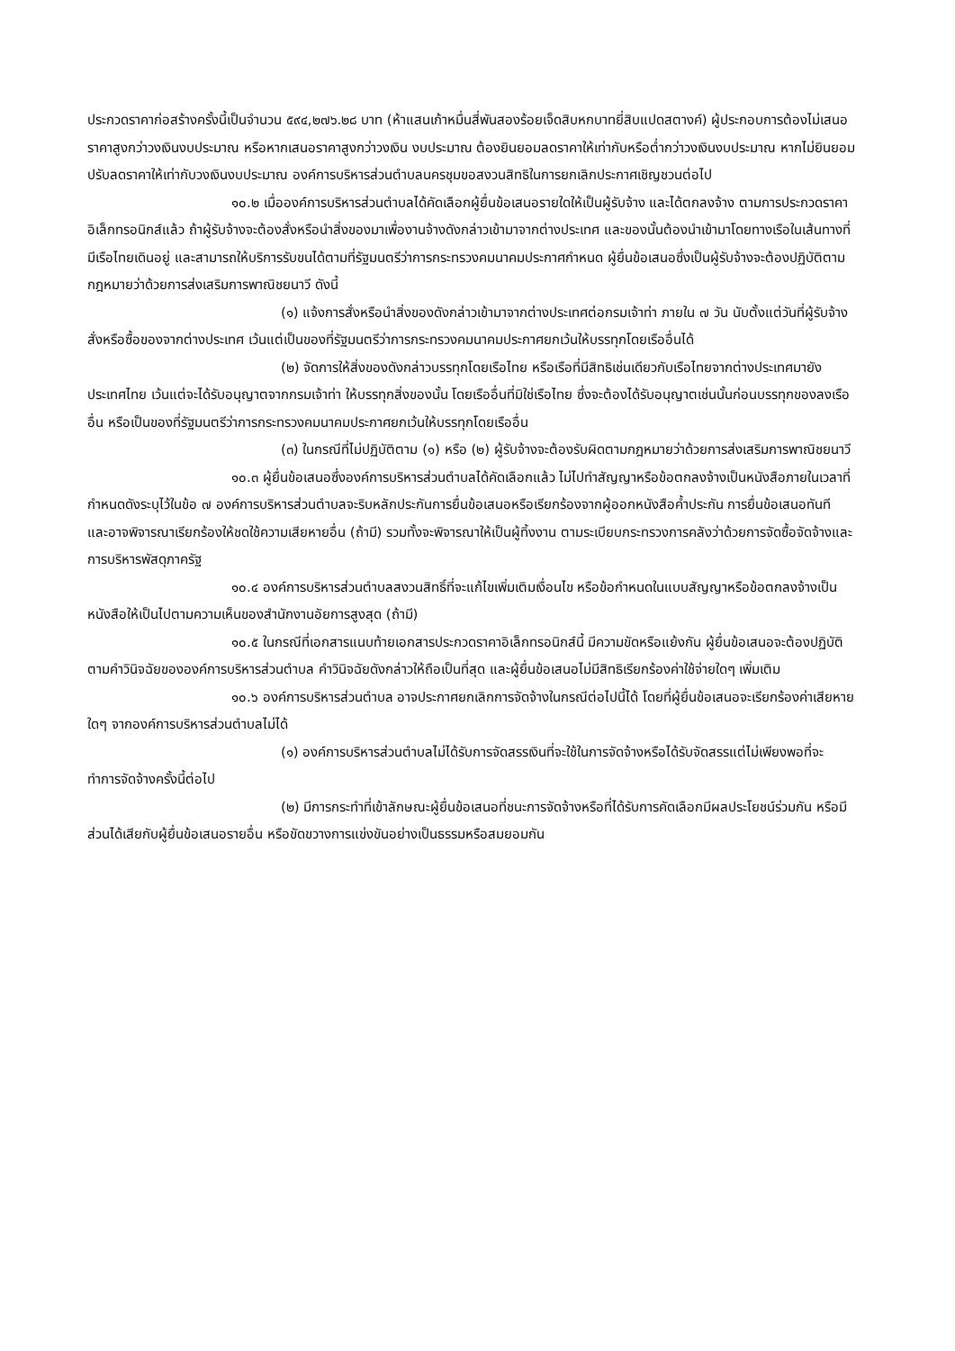ประกวดราคาก่อสร้างครั้งนี้เป็นจำนวน ๕๙๔,๒๗๖.๒๘ บาท (ห้าแสนเก้าหมื่นสี่พันสองร้อยเจ็ดสิบหกบาทยี่สิบแปดสตางค์) ผู้ประกอบการต้องไม่เสนอราคาสูงกว่าวงเงินงบประมาณ หรือหากเสนอราคาสูงกว่าวงเงิน งบประมาณ ต้องยินยอมลดราคาให้เท่ากับหรือต่ำกว่าวงเงินงบประมาณ หากไม่ยินยอมปรับลดราคาให้เท่ากับวงเงินงบประมาณ องค์การบริหารส่วนตำบลนครชุมขอสงวนสิทธิในการยกเลิกประกาศเชิญชวนต่อไป
๑๐.๒ เมื่อองค์การบริหารส่วนตำบลได้คัดเลือกผู้ยื่นข้อเสนอรายใดให้เป็นผู้รับจ้าง และได้ตกลงจ้าง ตามการประกวดราคาอิเล็กทรอนิกส์แล้ว ถ้าผู้รับจ้างจะต้องสั่งหรือนำสิ่งของมาเพื่องานจ้างดังกล่าวเข้ามาจากต่างประเทศ และของนั้นต้องนำเข้ามาโดยทางเรือในเส้นทางที่มีเรือไทยเดินอยู่ และสามารถให้บริการรับขนได้ตามที่รัฐมนตรีว่าการกระทรวงคมนาคมประกาศกำหนด ผู้ยื่นข้อเสนอซึ่งเป็นผู้รับจ้างจะต้องปฏิบัติตามกฎหมายว่าด้วยการส่งเสริมการพาณิชยนาวี ดังนี้
(๑) แจ้งการสั่งหรือนำสิ่งของดังกล่าวเข้ามาจากต่างประเทศต่อกรมเจ้าท่า ภายใน ๗ วัน นับตั้งแต่วันที่ผู้รับจ้างสั่งหรือซื้อของจากต่างประเทศ เว้นแต่เป็นของที่รัฐมนตรีว่าการกระทรวงคมนาคมประกาศยกเว้นให้บรรทุกโดยเรืออื่นได้
(๒) จัดการให้สิ่งของดังกล่าวบรรทุกโดยเรือไทย หรือเรือที่มีสิทธิเช่นเดียวกับเรือไทยจากต่างประเทศมายังประเทศไทย เว้นแต่จะได้รับอนุญาตจากกรมเจ้าท่า ให้บรรทุกสิ่งของนั้น โดยเรืออื่นที่มิใช่เรือไทย ซึ่งจะต้องได้รับอนุญาตเช่นนั้นก่อนบรรทุกของลงเรืออื่น หรือเป็นของที่รัฐมนตรีว่าการกระทรวงคมนาคมประกาศยกเว้นให้บรรทุกโดยเรืออื่น
(๓) ในกรณีที่ไม่ปฏิบัติตาม (๑) หรือ (๒) ผู้รับจ้างจะต้องรับผิดตามกฎหมายว่าด้วยการส่งเสริมการพาณิชยนาวี
๑๐.๓ ผู้ยื่นข้อเสนอซึ่งองค์การบริหารส่วนตำบลได้คัดเลือกแล้ว ไม่ไปทำสัญญาหรือข้อตกลงจ้างเป็นหนังสือภายในเวลาที่กำหนดดังระบุไว้ในข้อ ๗ องค์การบริหารส่วนตำบลจะริบหลักประกันการยื่นข้อเสนอหรือเรียกร้องจากผู้ออกหนังสือค้ำประกัน การยื่นข้อเสนอทันที และอาจพิจารณาเรียกร้องให้ชดใช้ความเสียหายอื่น (ถ้ามี) รวมทั้งจะพิจารณาให้เป็นผู้ทิ้งงาน ตามระเบียบกระทรวงการคลังว่าด้วยการจัดซื้อจัดจ้างและการบริหารพัสดุภาครัฐ
๑๐.๔ องค์การบริหารส่วนตำบลสงวนสิทธิ์ที่จะแก้ไขเพิ่มเติมเงื่อนไข หรือข้อกำหนดในแบบสัญญาหรือข้อตกลงจ้างเป็นหนังสือให้เป็นไปตามความเห็นของสำนักงานอัยการสูงสุด (ถ้ามี)
๑๐.๕ ในกรณีที่เอกสารแนบท้ายเอกสารประกวดราคาอิเล็กทรอนิกส์นี้ มีความขัดหรือแย้งกัน ผู้ยื่นข้อเสนอจะต้องปฏิบัติตามคำวินิจฉัยขององค์การบริหารส่วนตำบล คำวินิจฉัยดังกล่าวให้ถือเป็นที่สุด และผู้ยื่นข้อเสนอไม่มีสิทธิเรียกร้องค่าใช้จ่ายใดๆ เพิ่มเติม
๑๐.๖ องค์การบริหารส่วนตำบล อาจประกาศยกเลิกการจัดจ้างในกรณีต่อไปนี้ได้ โดยที่ผู้ยื่นข้อเสนอจะเรียกร้องค่าเสียหายใดๆ จากองค์การบริหารส่วนตำบลไม่ได้
(๑) องค์การบริหารส่วนตำบลไม่ได้รับการจัดสรรเงินที่จะใช้ในการจัดจ้างหรือได้รับจัดสรรแต่ไม่เพียงพอที่จะทำการจัดจ้างครั้งนี้ต่อไป
(๒) มีการกระทำที่เข้าลักษณะผู้ยื่นข้อเสนอที่ชนะการจัดจ้างหรือที่ได้รับการคัดเลือกมีผลประโยชน์ร่วมกัน หรือมีส่วนได้เสียกับผู้ยื่นข้อเสนอรายอื่น หรือขัดขวางการแข่งขันอย่างเป็นธรรมหรือสมยอมกัน